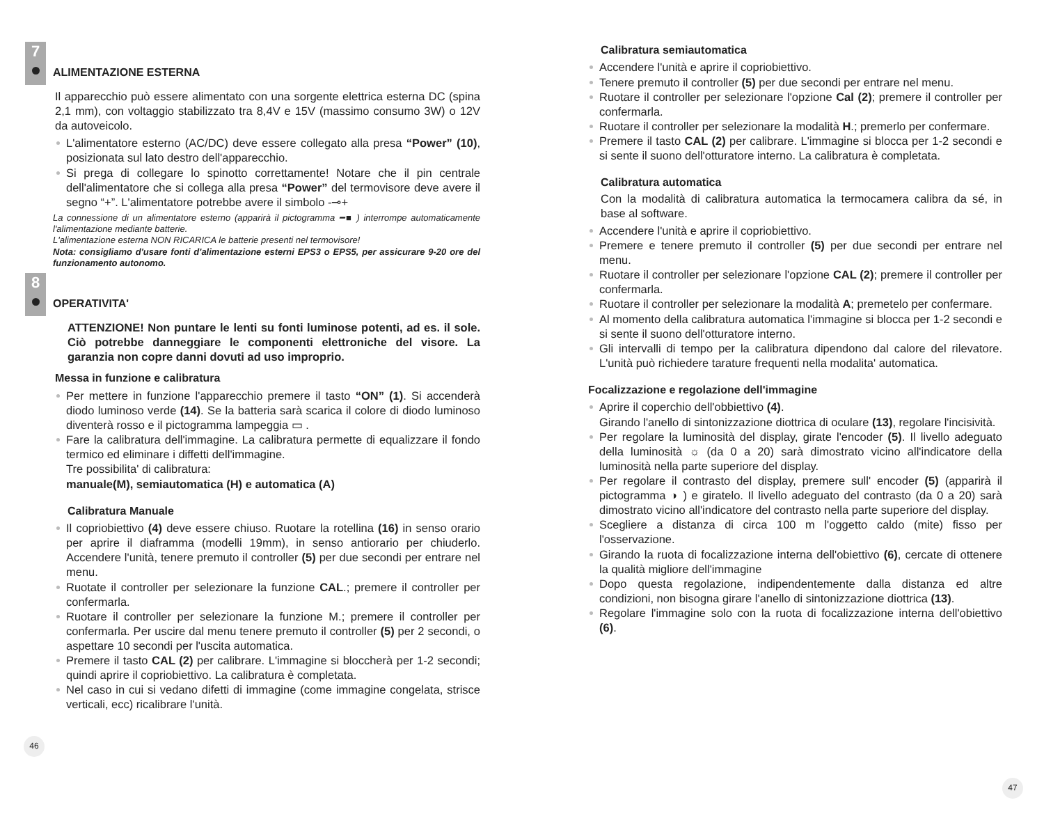7
ALIMENTAZIONE ESTERNA
Il apparecchio può essere alimentato con una sorgente elettrica esterna DC (spina 2,1 mm), con voltaggio stabilizzato tra 8,4V e 15V (massimo consumo 3W) o 12V da autoveicolo.
L'alimentatore esterno (AC/DC) deve essere collegato alla presa “Power” (10), posizionata sul lato destro dell'apparecchio.
Si prega di collegare lo spinotto correttamente! Notare che il pin centrale dell'alimentatore che si collega alla presa “Power” del termovisore deve avere il segno “+”. L'alimentatore potrebbe avere il simbolo -⊸+
La connessione di un alimentatore esterno (apparirà il pictogramma ━■ ) interrompe automaticamente l'alimentazione mediante batterie.
L'alimentazione esterna NON RICARICA le batterie presenti nel termovisore!
Nota: consigliamo d'usare fonti d'alimentazione esterni EPS3 o EPS5, per assicurare 9-20 ore del funzionamento autonomo.
8
OPERATIVITA'
ATTENZIONE! Non puntare le lenti su fonti luminose potenti, ad es. il sole. Ciò potrebbe danneggiare le componenti elettroniche del visore. La garanzia non copre danni dovuti ad uso improprio.
Messa in funzione e calibratura
Per mettere in funzione l'apparecchio premere il tasto “ON” (1). Si accenderà diodo luminoso verde (14). Se la batteria sarà scarica il colore di diodo luminoso diventerà rosso e il pictogramma lampeggia ▭ .
Fare la calibratura dell'immagine. La calibratura permette di equalizzare il fondo termico ed eliminare i diffetti dell'immagine.
Tre possibilita' di calibratura:
manuale(M), semiautomatica (H) e automatica (A)
Calibratura Manuale
Il copriobiettivo (4) deve essere chiuso. Ruotare la rotellina (16) in senso orario per aprire il diaframma (modelli 19mm), in senso antiorario per chiuderlo. Accendere l'unità, tenere premuto il controller (5) per due secondi per entrare nel menu.
Ruotate il controller per selezionare la funzione CAL.; premere il controller per confermarla.
Ruotare il controller per selezionare la funzione M.; premere il controller per confermarla. Per uscire dal menu tenere premuto il controller (5) per 2 secondi, o aspettare 10 secondi per l'uscita automatica.
Premere il tasto CAL (2) per calibrare. L'immagine si bloccherà per 1-2 secondi; quindi aprire il copriobiettivo. La calibratura è completata.
Nel caso in cui si vedano difetti di immagine (come immagine congelata, strisce verticali, ecc) ricalibrare l'unità.
46
Calibratura semiautomatica
Accendere l'unità e aprire il copriobiettivo.
Tenere premuto il controller (5) per due secondi per entrare nel menu.
Ruotare il controller per selezionare l'opzione Cal (2); premere il controller per confermarla.
Ruotare il controller per selezionare la modalità H.; premerlo per confermare.
Premere il tasto CAL (2) per calibrare. L'immagine si blocca per 1-2 secondi e si sente il suono dell'otturatore interno. La calibratura è completata.
Calibratura automatica
Con la modalità di calibratura automatica la termocamera calibra da sé, in base al software.
Accendere l'unità e aprire il copriobiettivo.
Premere e tenere premuto il controller (5) per due secondi per entrare nel menu.
Ruotare il controller per selezionare l'opzione CAL (2); premere il controller per confermarla.
Ruotare il controller per selezionare la modalità A; premetelo per confermare.
Al momento della calibratura automatica l'immagine si blocca per 1-2 secondi e si sente il suono dell'otturatore interno.
Gli intervalli di tempo per la calibratura dipendono dal calore del rilevatore. L'unità può richiedere tarature frequenti nella modalita' automatica.
Focalizzazione e regolazione dell'immagine
Aprire il coperchio dell'obbiettivo (4).
Girando l'anello di sintonizzazione diottrica di oculare (13), regolare l'incisività.
Per regolare la luminosità del display, girate l'encoder (5). Il livello adeguato della luminosità ☼ (da 0 a 20) sarà dimostrato vicino all'indicatore della luminosità nella parte superiore del display.
Per regolare il contrasto del display, premere sull' encoder (5) (apparirà il pictogramma ◑ ) e giratelo. Il livello adeguato del contrasto (da 0 a 20) sarà dimostrato vicino all'indicatore del contrasto nella parte superiore del display.
Scegliere a distanza di circa 100 m l'oggetto caldo (mite) fisso per l'osservazione.
Girando la ruota di focalizzazione interna dell'obiettivo (6), cercate di ottenere la qualità migliore dell'immagine
Dopo questa regolazione, indipendentemente dalla distanza ed altre condizioni, non bisogna girare l'anello di sintonizzazione diottrica (13).
Regolare l'immagine solo con la ruota di focalizzazione interna dell'obiettivo (6).
47